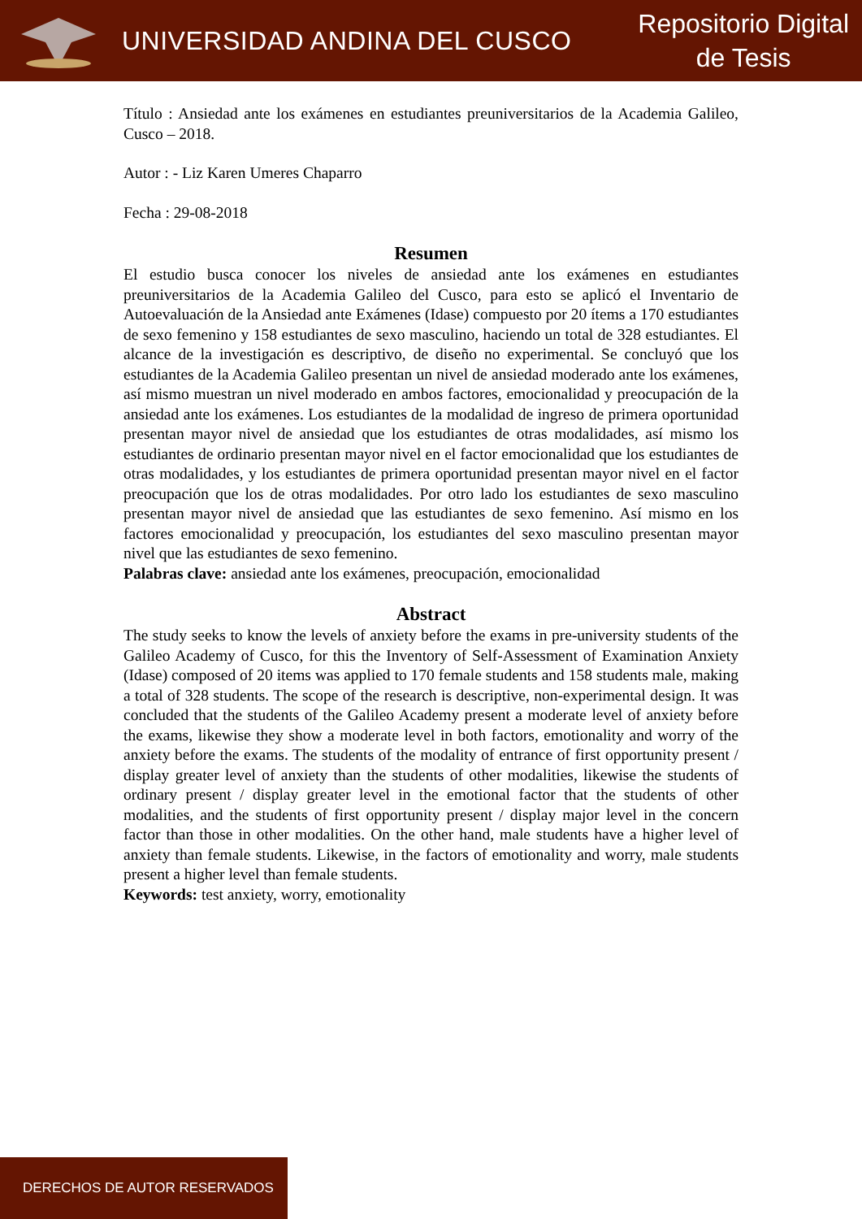UNIVERSIDAD ANDINA DEL CUSCO
Repositorio Digital
de Tesis
Título : Ansiedad ante los exámenes en estudiantes preuniversitarios de la Academia Galileo, Cusco – 2018.
Autor : - Liz Karen Umeres Chaparro
Fecha : 29-08-2018
Resumen
El estudio busca conocer los niveles de ansiedad ante los exámenes en estudiantes preuniversitarios de la Academia Galileo del Cusco, para esto se aplicó el Inventario de Autoevaluación de la Ansiedad ante Exámenes (Idase) compuesto por 20 ítems a 170 estudiantes de sexo femenino y 158 estudiantes de sexo masculino, haciendo un total de 328 estudiantes. El alcance de la investigación es descriptivo, de diseño no experimental. Se concluyó que los estudiantes de la Academia Galileo presentan un nivel de ansiedad moderado ante los exámenes, así mismo muestran un nivel moderado en ambos factores, emocionalidad y preocupación de la ansiedad ante los exámenes. Los estudiantes de la modalidad de ingreso de primera oportunidad presentan mayor nivel de ansiedad que los estudiantes de otras modalidades, así mismo los estudiantes de ordinario presentan mayor nivel en el factor emocionalidad que los estudiantes de otras modalidades, y los estudiantes de primera oportunidad presentan mayor nivel en el factor preocupación que los de otras modalidades. Por otro lado los estudiantes de sexo masculino presentan mayor nivel de ansiedad que las estudiantes de sexo femenino. Así mismo en los factores emocionalidad y preocupación, los estudiantes del sexo masculino presentan mayor nivel que las estudiantes de sexo femenino.
Palabras clave: ansiedad ante los exámenes, preocupación, emocionalidad
Abstract
The study seeks to know the levels of anxiety before the exams in pre-university students of the Galileo Academy of Cusco, for this the Inventory of Self-Assessment of Examination Anxiety (Idase) composed of 20 items was applied to 170 female students and 158 students male, making a total of 328 students. The scope of the research is descriptive, non-experimental design. It was concluded that the students of the Galileo Academy present a moderate level of anxiety before the exams, likewise they show a moderate level in both factors, emotionality and worry of the anxiety before the exams. The students of the modality of entrance of first opportunity present / display greater level of anxiety than the students of other modalities, likewise the students of ordinary present / display greater level in the emotional factor that the students of other modalities, and the students of first opportunity present / display major level in the concern factor than those in other modalities. On the other hand, male students have a higher level of anxiety than female students. Likewise, in the factors of emotionality and worry, male students present a higher level than female students.
Keywords: test anxiety, worry, emotionality
DERECHOS DE AUTOR RESERVADOS